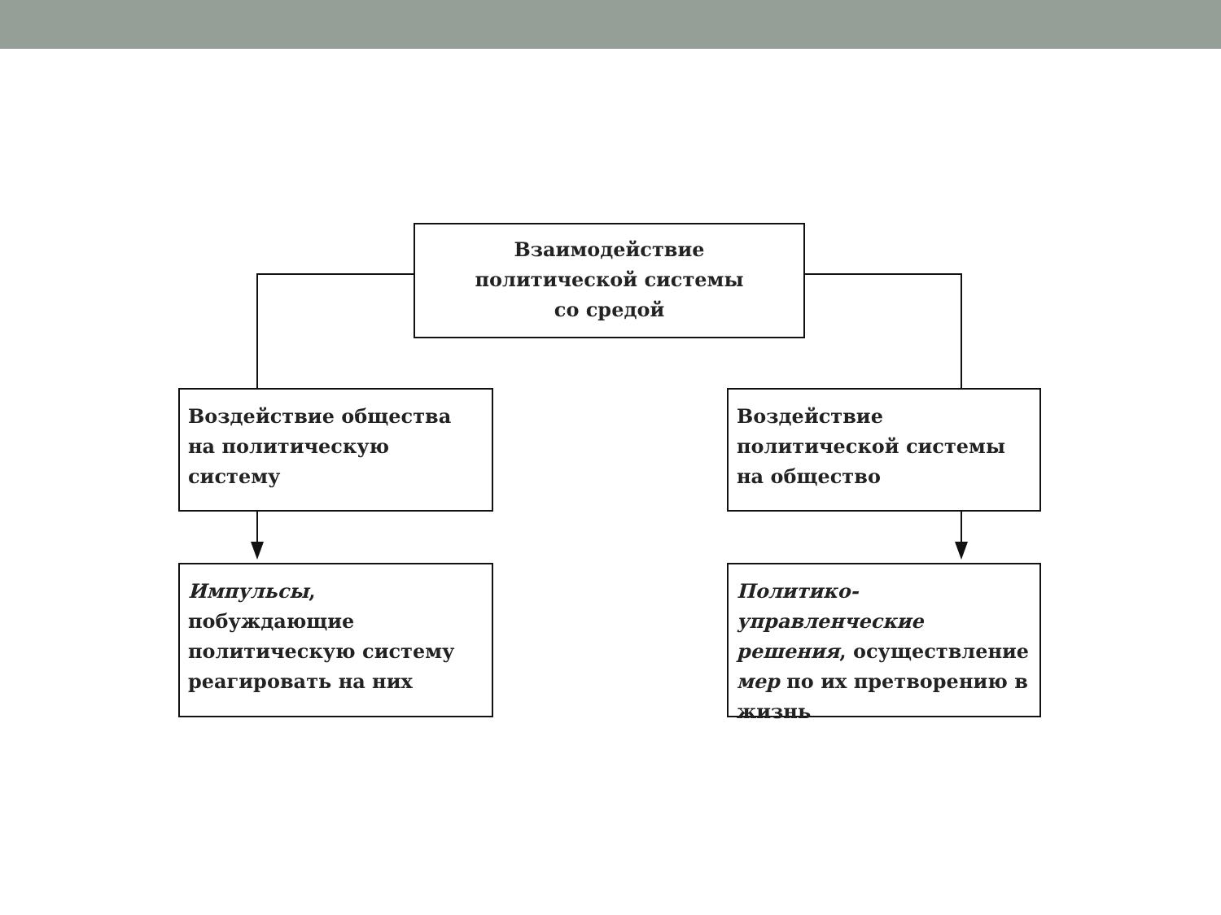Взаимодействие
политической системы
со средой
Воздействие общества на политическую систему
Воздействие политической системы на общество
Импульсы, побуждающие политическую систему реагировать на них
Политико-управленческие решения, осуществление мер по их претворению в жизнь